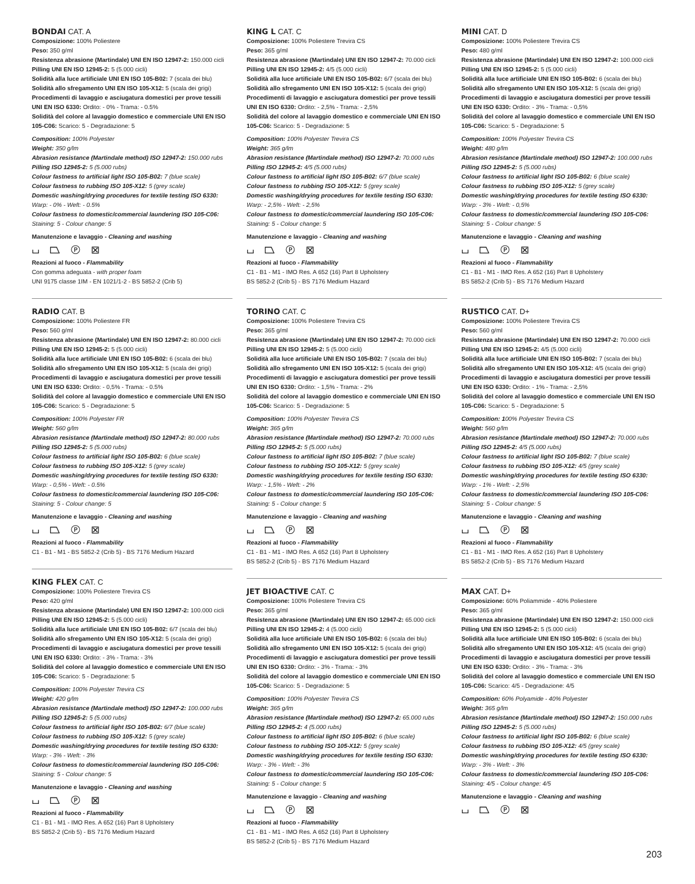BONDAI CAT. A
Composizione: 100% Poliestere
Peso: 350 g/ml
Resistenza abrasione (Martindale) UNI EN ISO 12947-2: 150.000 cicli
Pilling UNI EN ISO 12945-2: 5 (5.000 cicli)
Solidità alla luce artificiale UNI EN ISO 105-B02: 7 (scala dei blu)
Solidità allo sfregamento UNI EN ISO 105-X12: 5 (scala dei grigi)
Procedimenti di lavaggio e asciugatura domestici per prove tessili UNI EN ISO 6330: Ordito: - 0% - Trama: - 0.5%
Solidità del colore al lavaggio domestico e commerciale UNI EN ISO 105-C06: Scarico: 5 - Degradazione: 5
Composition: 100% Polyester
Weight: 350 g/lm
Abrasion resistance (Martindale method) ISO 12947-2: 150.000 rubs
Pilling ISO 12945-2: 5 (5.000 rubs)
Colour fastness to artificial light ISO 105-B02: 7 (blue scale)
Colour fastness to rubbing ISO 105-X12: 5 (grey scale)
Domestic washing/drying procedures for textile testing ISO 6330:
Warp: - 0% - Weft: - 0.5%
Colour fastness to domestic/commercial laundering ISO 105-C06:
Staining: 5 - Colour change: 5
Manutenzione e lavaggio - Cleaning and washing
⌴ ⏢ Ⓟ ⊠
Reazioni al fuoco - Flammability
Con gomma adeguata - with proper foam
UNI 9175 classe 1IM - EN 1021/1-2 - BS 5852-2 (Crib 5)
RADIO CAT. B
Composizione: 100% Poliestere FR
Peso: 560 g/ml
Resistenza abrasione (Martindale) UNI EN ISO 12947-2: 80.000 cicli
Pilling UNI EN ISO 12945-2: 5 (5.000 cicli)
Solidità alla luce artificiale UNI EN ISO 105-B02: 6 (scala dei blu)
Solidità allo sfregamento UNI EN ISO 105-X12: 5 (scala dei grigi)
Procedimenti di lavaggio e asciugatura domestici per prove tessili UNI EN ISO 6330: Ordito: - 0,5% - Trama: - 0.5%
Solidità del colore al lavaggio domestico e commerciale UNI EN ISO 105-C06: Scarico: 5 - Degradazione: 5
Composition: 100% Polyester FR
Weight: 560 g/lm
Abrasion resistance (Martindale method) ISO 12947-2: 80.000 rubs
Pilling ISO 12945-2: 5 (5.000 rubs)
Colour fastness to artificial light ISO 105-B02: 6 (blue scale)
Colour fastness to rubbing ISO 105-X12: 5 (grey scale)
Domestic washing/drying procedures for textile testing ISO 6330:
Warp: - 0,5% - Weft: - 0.5%
Colour fastness to domestic/commercial laundering ISO 105-C06:
Staining: 5 - Colour change: 5
Manutenzione e lavaggio - Cleaning and washing
⌴ ⏢ Ⓟ ⊠
Reazioni al fuoco - Flammability
C1 - B1 - M1 - BS 5852-2 (Crib 5) - BS 7176 Medium Hazard
KING FLEX CAT. C
Composizione: 100% Poliestere Trevira CS
Peso: 420 g/ml
Resistenza abrasione (Martindale) UNI EN ISO 12947-2: 100.000 cicli
Pilling UNI EN ISO 12945-2: 5 (5.000 cicli)
Solidità alla luce artificiale UNI EN ISO 105-B02: 6/7 (scala dei blu)
Solidità allo sfregamento UNI EN ISO 105-X12: 5 (scala dei grigi)
Procedimenti di lavaggio e asciugatura domestici per prove tessili UNI EN ISO 6330: Ordito: - 3% - Trama: - 3%
Solidità del colore al lavaggio domestico e commerciale UNI EN ISO 105-C06: Scarico: 5 - Degradazione: 5
Composition: 100% Polyester Trevira CS
Weight: 420 g/lm
Abrasion resistance (Martindale method) ISO 12947-2: 100.000 rubs
Pilling ISO 12945-2: 5 (5.000 rubs)
Colour fastness to artificial light ISO 105-B02: 6/7 (blue scale)
Colour fastness to rubbing ISO 105-X12: 5 (grey scale)
Domestic washing/drying procedures for textile testing ISO 6330:
Warp: - 3% - Weft: - 3%
Colour fastness to domestic/commercial laundering ISO 105-C06:
Staining: 5 - Colour change: 5
Manutenzione e lavaggio - Cleaning and washing
⌴ ⏢ Ⓟ ⊠
Reazioni al fuoco - Flammability
C1 - B1 - M1 - IMO Res. A 652 (16) Part 8 Upholstery
BS 5852-2 (Crib 5) - BS 7176 Medium Hazard
KING L CAT. C
Composizione: 100% Poliestere Trevira CS
Peso: 365 g/ml
Resistenza abrasione (Martindale) UNI EN ISO 12947-2: 70.000 cicli
Pilling UNI EN ISO 12945-2: 4/5 (5.000 cicli)
Solidità alla luce artificiale UNI EN ISO 105-B02: 6/7 (scala dei blu)
Solidità allo sfregamento UNI EN ISO 105-X12: 5 (scala dei grigi)
Procedimenti di lavaggio e asciugatura domestici per prove tessili UNI EN ISO 6330: Ordito: - 2,5% - Trama: - 2,5%
Solidità del colore al lavaggio domestico e commerciale UNI EN ISO 105-C06: Scarico: 5 - Degradazione: 5
Composition: 100% Polyester Trevira CS
Weight: 365 g/lm
Abrasion resistance (Martindale method) ISO 12947-2: 70.000 rubs
Pilling ISO 12945-2: 4/5 (5.000 rubs)
Colour fastness to artificial light ISO 105-B02: 6/7 (blue scale)
Colour fastness to rubbing ISO 105-X12: 5 (grey scale)
Domestic washing/drying procedures for textile testing ISO 6330:
Warp: - 2,5% - Weft: - 2,5%
Colour fastness to domestic/commercial laundering ISO 105-C06:
Staining: 5 - Colour change: 5
Manutenzione e lavaggio - Cleaning and washing
⌴ ⏢ Ⓟ ⊠
Reazioni al fuoco - Flammability
C1 - B1 - M1 - IMO Res. A 652 (16) Part 8 Upholstery
BS 5852-2 (Crib 5) - BS 7176 Medium Hazard
TORINO CAT. C
Composizione: 100% Poliestere Trevira CS
Peso: 365 g/ml
Resistenza abrasione (Martindale) UNI EN ISO 12947-2: 70.000 cicli
Pilling UNI EN ISO 12945-2: 5 (5.000 cicli)
Solidità alla luce artificiale UNI EN ISO 105-B02: 7 (scala dei blu)
Solidità allo sfregamento UNI EN ISO 105-X12: 5 (scala dei grigi)
Procedimenti di lavaggio e asciugatura domestici per prove tessili UNI EN ISO 6330: Ordito: - 1,5% - Trama: - 2%
Solidità del colore al lavaggio domestico e commerciale UNI EN ISO 105-C06: Scarico: 5 - Degradazione: 5
Composition: 100% Polyester Trevira CS
Weight: 365 g/lm
Abrasion resistance (Martindale method) ISO 12947-2: 70.000 rubs
Pilling ISO 12945-2: 5 (5.000 rubs)
Colour fastness to artificial light ISO 105-B02: 7 (blue scale)
Colour fastness to rubbing ISO 105-X12: 5 (grey scale)
Domestic washing/drying procedures for textile testing ISO 6330:
Warp: - 1,5% - Weft: - 2%
Colour fastness to domestic/commercial laundering ISO 105-C06:
Staining: 5 - Colour change: 5
Manutenzione e lavaggio - Cleaning and washing
⌴ ⏢ Ⓟ ⊠
Reazioni al fuoco - Flammability
C1 - B1 - M1 - IMO Res. A 652 (16) Part 8 Upholstery
BS 5852-2 (Crib 5) - BS 7176 Medium Hazard
JET BIOACTIVE CAT. C
Composizione: 100% Poliestere Trevira CS
Peso: 365 g/ml
Resistenza abrasione (Martindale) UNI EN ISO 12947-2: 65.000 cicli
Pilling UNI EN ISO 12945-2: 4 (5.000 cicli)
Solidità alla luce artificiale UNI EN ISO 105-B02: 6 (scala dei blu)
Solidità allo sfregamento UNI EN ISO 105-X12: 5 (scala dei grigi)
Procedimenti di lavaggio e asciugatura domestici per prove tessili UNI EN ISO 6330: Ordito: - 3% - Trama: - 3%
Solidità del colore al lavaggio domestico e commerciale UNI EN ISO 105-C06: Scarico: 5 - Degradazione: 5
Composition: 100% Polyester Trevira CS
Weight: 365 g/lm
Abrasion resistance (Martindale method) ISO 12947-2: 65.000 rubs
Pilling ISO 12945-2: 4 (5.000 rubs)
Colour fastness to artificial light ISO 105-B02: 6 (blue scale)
Colour fastness to rubbing ISO 105-X12: 5 (grey scale)
Domestic washing/drying procedures for textile testing ISO 6330:
Warp: - 3% - Weft: - 3%
Colour fastness to domestic/commercial laundering ISO 105-C06:
Staining: 5 - Colour change: 5
Manutenzione e lavaggio - Cleaning and washing
⌴ ⏢ Ⓟ ⊠
Reazioni al fuoco - Flammability
C1 - B1 - M1 - IMO Res. A 652 (16) Part 8 Upholstery
BS 5852-2 (Crib 5) - BS 7176 Medium Hazard
MINI CAT. D
Composizione: 100% Poliestere Trevira CS
Peso: 480 g/ml
Resistenza abrasione (Martindale) UNI EN ISO 12947-2: 100.000 cicli
Pilling UNI EN ISO 12945-2: 5 (5.000 cicli)
Solidità alla luce artificiale UNI EN ISO 105-B02: 6 (scala dei blu)
Solidità allo sfregamento UNI EN ISO 105-X12: 5 (scala dei grigi)
Procedimenti di lavaggio e asciugatura domestici per prove tessili UNI EN ISO 6330: Ordito: - 3% - Trama: - 0,5%
Solidità del colore al lavaggio domestico e commerciale UNI EN ISO 105-C06: Scarico: 5 - Degradazione: 5
Composition: 100% Polyester Trevira CS
Weight: 480 g/lm
Abrasion resistance (Martindale method) ISO 12947-2: 100.000 rubs
Pilling ISO 12945-2: 5 (5.000 rubs)
Colour fastness to artificial light ISO 105-B02: 6 (blue scale)
Colour fastness to rubbing ISO 105-X12: 5 (grey scale)
Domestic washing/drying procedures for textile testing ISO 6330:
Warp: - 3% - Weft: - 0,5%
Colour fastness to domestic/commercial laundering ISO 105-C06:
Staining: 5 - Colour change: 5
Manutenzione e lavaggio - Cleaning and washing
⌴ ⏢ Ⓟ ⊠
Reazioni al fuoco - Flammability
C1 - B1 - M1 - IMO Res. A 652 (16) Part 8 Upholstery
BS 5852-2 (Crib 5) - BS 7176 Medium Hazard
RUSTICO CAT. D+
Composizione: 100% Poliestere Trevira CS
Peso: 560 g/ml
Resistenza abrasione (Martindale) UNI EN ISO 12947-2: 70.000 cicli
Pilling UNI EN ISO 12945-2: 4/5 (5.000 cicli)
Solidità alla luce artificiale UNI EN ISO 105-B02: 7 (scala dei blu)
Solidità allo sfregamento UNI EN ISO 105-X12: 4/5 (scala dei grigi)
Procedimenti di lavaggio e asciugatura domestici per prove tessili UNI EN ISO 6330: Ordito: - 1% - Trama: - 2,5%
Solidità del colore al lavaggio domestico e commerciale UNI EN ISO 105-C06: Scarico: 5 - Degradazione: 5
Composition: 100% Polyester Trevira CS
Weight: 560 g/lm
Abrasion resistance (Martindale method) ISO 12947-2: 70.000 rubs
Pilling ISO 12945-2: 4/5 (5.000 rubs)
Colour fastness to artificial light ISO 105-B02: 7 (blue scale)
Colour fastness to rubbing ISO 105-X12: 4/5 (grey scale)
Domestic washing/drying procedures for textile testing ISO 6330:
Warp: - 1% - Weft: - 2,5%
Colour fastness to domestic/commercial laundering ISO 105-C06:
Staining: 5 - Colour change: 5
Manutenzione e lavaggio - Cleaning and washing
⌴ ⏢ Ⓟ ⊠
Reazioni al fuoco - Flammability
C1 - B1 - M1 - IMO Res. A 652 (16) Part 8 Upholstery
BS 5852-2 (Crib 5) - BS 7176 Medium Hazard
MAX CAT. D+
Composizione: 60% Poliammide - 40% Poliestere
Peso: 365 g/ml
Resistenza abrasione (Martindale) UNI EN ISO 12947-2: 150.000 cicli
Pilling UNI EN ISO 12945-2: 5 (5.000 cicli)
Solidità alla luce artificiale UNI EN ISO 105-B02: 6 (scala dei blu)
Solidità allo sfregamento UNI EN ISO 105-X12: 4/5 (scala dei grigi)
Procedimenti di lavaggio e asciugatura domestici per prove tessili UNI EN ISO 6330: Ordito: - 3% - Trama: - 3%
Solidità del colore al lavaggio domestico e commerciale UNI EN ISO 105-C06: Scarico: 4/5 - Degradazione: 4/5
Composition: 60% Polyamide - 40% Polyester
Weight: 365 g/lm
Abrasion resistance (Martindale method) ISO 12947-2: 150.000 rubs
Pilling ISO 12945-2: 5 (5.000 rubs)
Colour fastness to artificial light ISO 105-B02: 6 (blue scale)
Colour fastness to rubbing ISO 105-X12: 4/5 (grey scale)
Domestic washing/drying procedures for textile testing ISO 6330:
Warp: - 3% - Weft: - 3%
Colour fastness to domestic/commercial laundering ISO 105-C06:
Staining: 4/5 - Colour change: 4/5
Manutenzione e lavaggio - Cleaning and washing
⌴ ⏢ Ⓟ ⊠
203